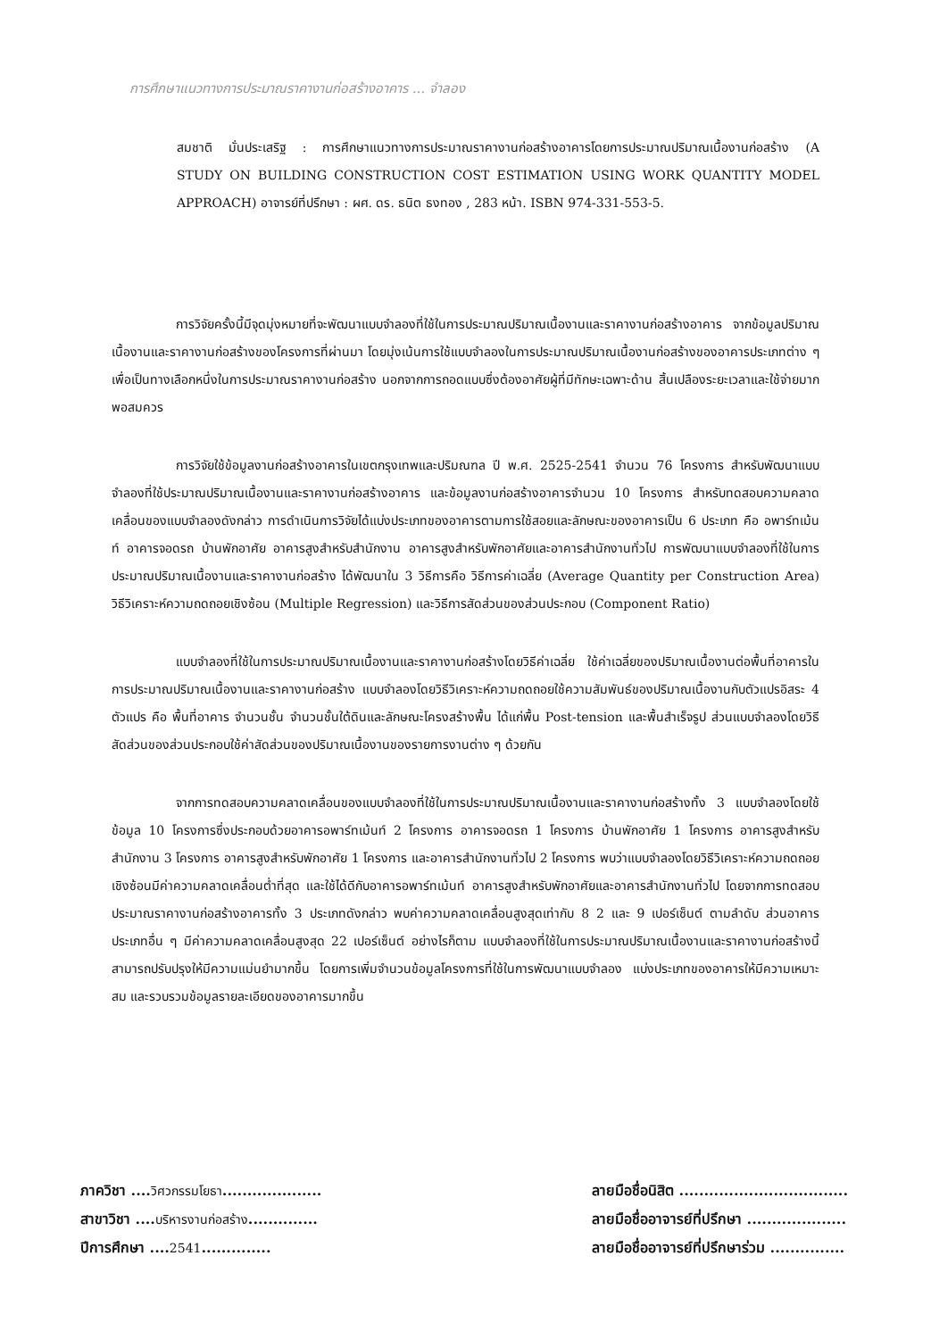การศึกษาแนวทางการประมาณราคางานก่อสร้างอาคาร ... จำลอง
สมชาติ มั่นประเสริฐ : การศึกษาแนวทางการประมาณราคางานก่อสร้างอาคารโดยการประมาณปริมาณเนื้องานก่อสร้าง (A STUDY ON BUILDING CONSTRUCTION COST ESTIMATION USING WORK QUANTITY MODEL APPROACH) อาจารย์ที่ปรึกษา : ผศ. ดร. ธนิต ธงทอง , 283 หน้า. ISBN 974-331-553-5.
การวิจัยครั้งนี้มีจุดมุ่งหมายที่จะพัฒนาแบบจำลองที่ใช้ในการประมาณปริมาณเนื้องานและราคางานก่อสร้างอาคาร จากข้อมูลปริมาณเนื้องานและราคางานก่อสร้างของโครงการที่ผ่านมา โดยมุ่งเน้นการใช้แบบจำลองในการประมาณปริมาณเนื้องานก่อสร้างของอาคารประเภทต่าง ๆ เพื่อเป็นทางเลือกหนึ่งในการประมาณราคางานก่อสร้าง นอกจากการถอดแบบซึ่งต้องอาศัยผู้ที่มีทักษะเฉพาะด้าน สิ้นเปลืองระยะเวลาและใช้จ่ายมากพอสมควร
การวิจัยใช้ข้อมูลงานก่อสร้างอาคารในเขตกรุงเทพและปริมณฑล ปี พ.ศ. 2525-2541 จำนวน 76 โครงการ สำหรับพัฒนาแบบจำลองที่ใช้ประมาณปริมาณเนื้องานและราคางานก่อสร้างอาคาร และข้อมูลงานก่อสร้างอาคารจำนวน 10 โครงการ สำหรับทดสอบความคลาดเคลื่อนของแบบจำลองดังกล่าว การดำเนินการวิจัยได้แบ่งประเภทของอาคารตามการใช้สอยและลักษณะของอาคารเป็น 6 ประเภท คือ อพาร์ทเม้นท์ อาคารจอดรถ บ้านพักอาศัย อาคารสูงสำหรับสำนักงาน อาคารสูงสำหรับพักอาศัยและอาคารสำนักงานทั่วไป การพัฒนาแบบจำลองที่ใช้ในการประมาณปริมาณเนื้องานและราคางานก่อสร้าง ได้พัฒนาใน 3 วิธีการคือ วิธีการค่าเฉลี่ย (Average Quantity per Construction Area) วิธีวิเคราะห์ความถดถอยเชิงซ้อน (Multiple Regression) และวิธีการสัดส่วนของส่วนประกอบ (Component Ratio)
แบบจำลองที่ใช้ในการประมาณปริมาณเนื้องานและราคางานก่อสร้างโดยวิธีค่าเฉลี่ย ใช้ค่าเฉลี่ยของปริมาณเนื้องานต่อพื้นที่อาคารในการประมาณปริมาณเนื้องานและราคางานก่อสร้าง แบบจำลองโดยวิธีวิเคราะห์ความถดถอยใช้ความสัมพันธ์ของปริมาณเนื้องานกับตัวแปรอิสระ 4 ตัวแปร คือ พื้นที่อาคาร จำนวนชั้น จำนวนชั้นใต้ดินและลักษณะโครงสร้างพื้น ได้แก่พื้น Post-tension และพื้นสำเร็จรูป ส่วนแบบจำลองโดยวิธีสัดส่วนของส่วนประกอบใช้ค่าสัดส่วนของปริมาณเนื้องานของรายการงานต่าง ๆ ด้วยกัน
จากการทดสอบความคลาดเคลื่อนของแบบจำลองที่ใช้ในการประมาณปริมาณเนื้องานและราคางานก่อสร้างทั้ง 3 แบบจำลองโดยใช้ข้อมูล 10 โครงการซึ่งประกอบด้วยอาคารอพาร์ทเม้นท์ 2 โครงการ อาคารจอดรถ 1 โครงการ บ้านพักอาศัย 1 โครงการ อาคารสูงสำหรับสำนักงาน 3 โครงการ อาคารสูงสำหรับพักอาศัย 1 โครงการ และอาคารสำนักงานทั่วไป 2 โครงการ พบว่าแบบจำลองโดยวิธีวิเคราะห์ความถดถอยเชิงซ้อนมีค่าความคลาดเคลื่อนต่ำที่สุด และใช้ได้ดีกับอาคารอพาร์ทเม้นท์ อาคารสูงสำหรับพักอาศัยและอาคารสำนักงานทั่วไป โดยจากการทดสอบประมาณราคางานก่อสร้างอาคารทั้ง 3 ประเภทดังกล่าว พบค่าความคลาดเคลื่อนสูงสุดเท่ากับ 8 2 และ 9 เปอร์เซ็นต์ ตามลำดับ ส่วนอาคารประเภทอื่น ๆ มีค่าความคลาดเคลื่อนสูงสุด 22 เปอร์เซ็นต์ อย่างไรก็ตาม แบบจำลองที่ใช้ในการประมาณปริมาณเนื้องานและราคางานก่อสร้างนี้สามารถปรับปรุงให้มีความแม่นยำมากขึ้น โดยการเพิ่มจำนวนข้อมูลโครงการที่ใช้ในการพัฒนาแบบจำลอง แบ่งประเภทของอาคารให้มีความเหมาะสม และรวบรวมข้อมูลรายละเอียดของอาคารมากขึ้น
ภาควิชา ....วิศวกรรมโยธา....................
สาขาวิชา ....บริหารงานก่อสร้าง..............
ปีการศึกษา ....2541..............
ลายมือชื่อนิสิต ..................................
ลายมือชื่ออาจารย์ที่ปรึกษา ....................
ลายมือชื่ออาจารย์ที่ปรึกษาร่วม ...............